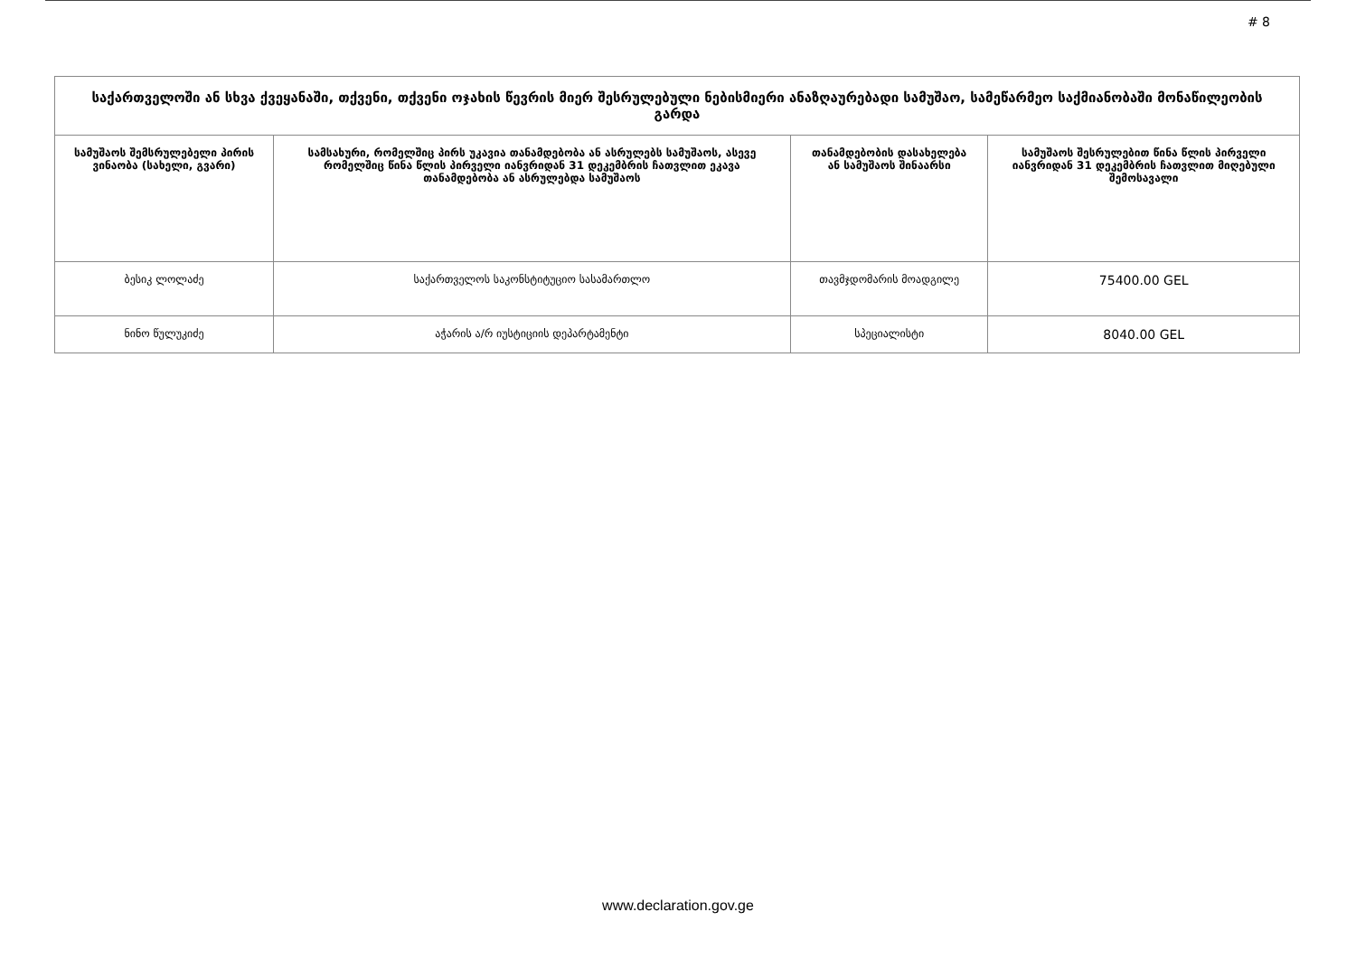# 8
| საქართველოში ან სხვა ქვეყანაში, თქვენი, თქვენი ოჯახის წევრის მიერ შესრულებული ნებისმიერი ანაზღაურებადი სამუშაო, სამეწარმეო საქმიანობაში მონაწილეობის გარდა | | | |
| --- | --- | --- | --- |
| სამუშაოს შემსრულებელი პირის ვინაობა (სახელი, გვარი) | სამსახური, რომელშიც პირს უკავია თანამდებობა ან ასრულებს სამუშაოს, ასევე რომელშიც წინა წლის პირველი იანვრიდან 31 დეკემბრის ჩათვლით ეკავა თანამდებობა ან ასრულებდა სამუშაოს | თანამდებობის დასახელება ან სამუშაოს შინაარსი | სამუშაოს შესრულებით წინა წლის პირველი იანვრიდან 31 დეკემბრის ჩათვლით მიღებული შემოსავალი |
| ბესიკ ლოლაძე | საქართველოს საკონსტიტუციო სასამართლო | თავმჯდომარის მოადგილე | 75400.00 GEL |
| ნინო წულუკიძე | აჭარის ა/რ იუსტიციის დეპარტამენტი | სპეციალისტი | 8040.00 GEL |
www.declaration.gov.ge